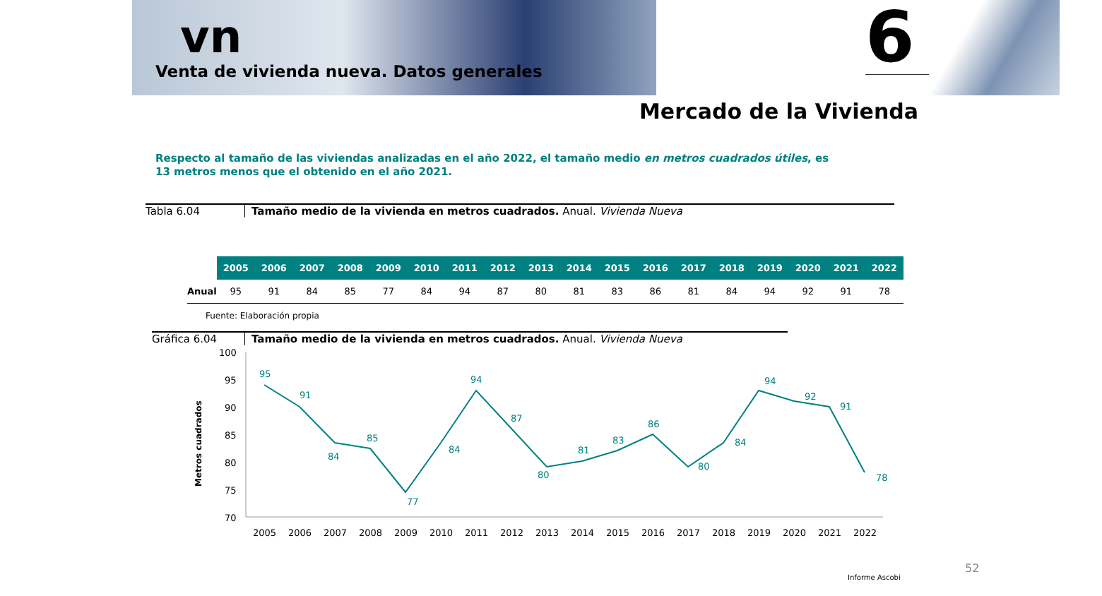vn
Venta de vivienda nueva. Datos generales
6
Mercado de la Vivienda
Respecto al tamaño de las viviendas analizadas en el año 2022, el tamaño medio en metros cuadrados útiles, es 13 metros menos que el obtenido en el año 2021.
Tabla 6.04 Tamaño medio de la vivienda en metros cuadrados. Anual. Vivienda Nueva
| | 2005 | 2006 | 2007 | 2008 | 2009 | 2010 | 2011 | 2012 | 2013 | 2014 | 2015 | 2016 | 2017 | 2018 | 2019 | 2020 | 2021 | 2022 |
| --- | --- | --- | --- | --- | --- | --- | --- | --- | --- | --- | --- | --- | --- | --- | --- | --- | --- | --- |
| Anual | 95 | 91 | 84 | 85 | 77 | 84 | 94 | 87 | 80 | 81 | 83 | 86 | 81 | 84 | 94 | 92 | 91 | 78 |
Fuente: Elaboración propia
Gráfica 6.04 Tamaño medio de la vivienda en metros cuadrados. Anual. Vivienda Nueva
Metros cuadrados
100
95
90
85
80
75
70
95
91
84
85
77
84
94
87
80
81
83
86
80
84
94
92
91
78
2005
2006
2007
2008
2009
2010
2011
2012
2013
2014
2015
2016
2017
2018
2019
2020
2021
2022
52
Informe Ascobi